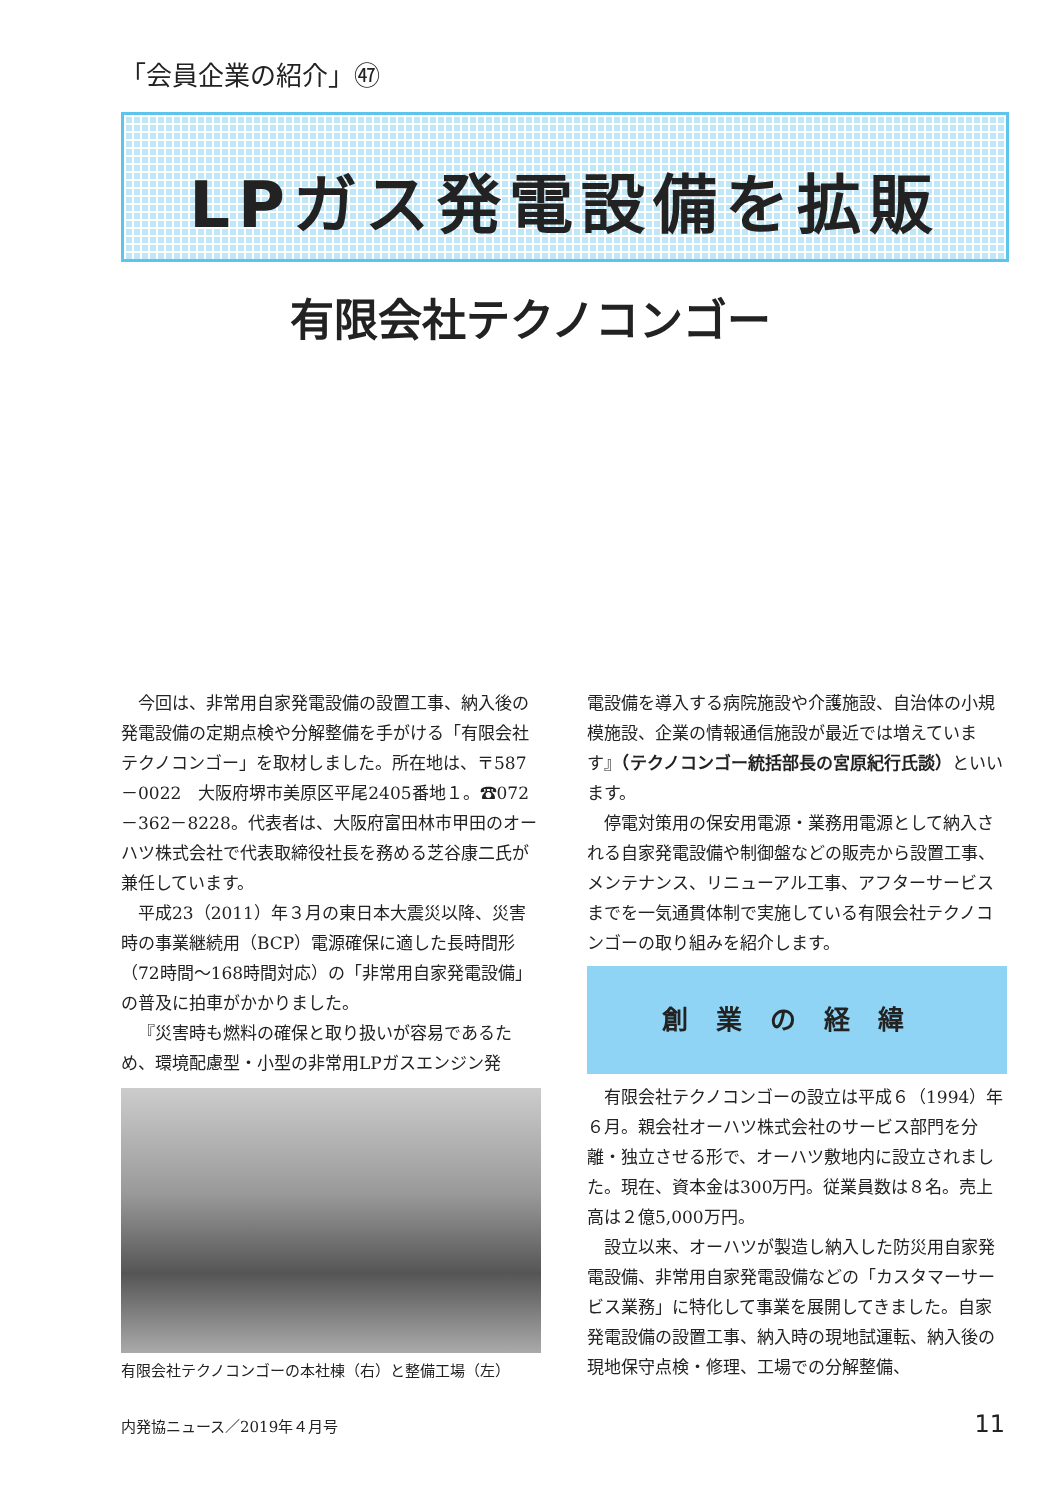「会員企業の紹介」㊼
LPガス発電設備を拡販
有限会社テクノコンゴー
今回は、非常用自家発電設備の設置工事、納入後の発電設備の定期点検や分解整備を手がける「有限会社テクノコンゴー」を取材しました。所在地は、〒587－0022　大阪府堺市美原区平尾2405番地１。☎072－362－8228。代表者は、大阪府富田林市甲田のオーハツ株式会社で代表取締役社長を務める芝谷康二氏が兼任しています。
平成23（2011）年３月の東日本大震災以降、災害時の事業継続用（BCP）電源確保に適した長時間形（72時間～168時間対応）の「非常用自家発電設備」の普及に拍車がかかりました。
『災害時も燃料の確保と取り扱いが容易であるため、環境配慮型・小型の非常用LPガスエンジン発
有限会社テクノコンゴーの本社棟（右）と整備工場（左）
電設備を導入する病院施設や介護施設、自治体の小規模施設、企業の情報通信施設が最近では増えています』（テクノコンゴー統括部長の宮原紀行氏談）といいます。
停電対策用の保安用電源・業務用電源として納入される自家発電設備や制御盤などの販売から設置工事、メンテナンス、リニューアル工事、アフターサービスまでを一気通貫体制で実施している有限会社テクノコンゴーの取り組みを紹介します。
創業の経緯
有限会社テクノコンゴーの設立は平成６（1994）年６月。親会社オーハツ株式会社のサービス部門を分離・独立させる形で、オーハツ敷地内に設立されました。現在、資本金は300万円。従業員数は８名。売上高は２億5,000万円。
設立以来、オーハツが製造し納入した防災用自家発電設備、非常用自家発電設備などの「カスタマーサービス業務」に特化して事業を展開してきました。自家発電設備の設置工事、納入時の現地試運転、納入後の現地保守点検・修理、工場での分解整備、
内発協ニュース／2019年４月号 11